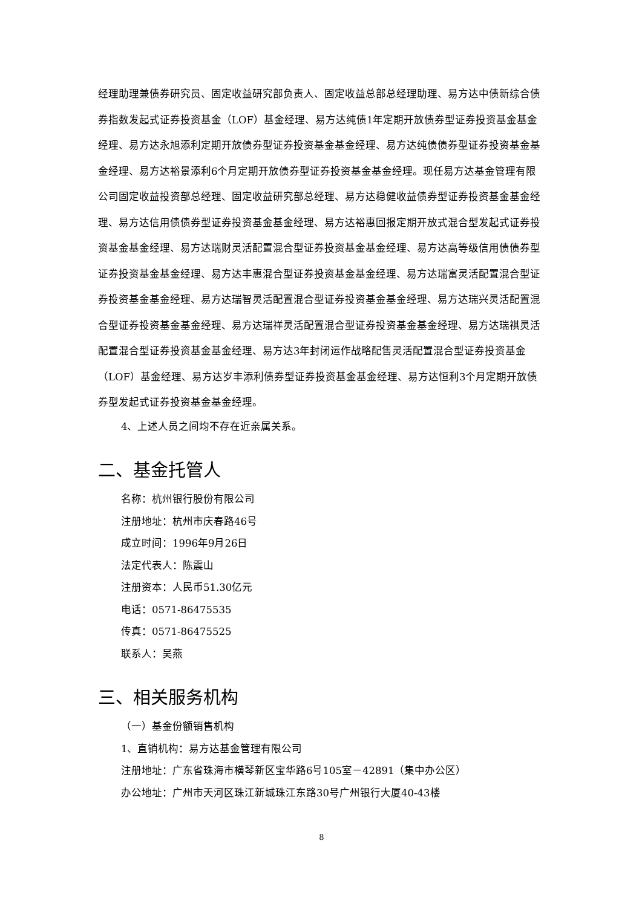经理助理兼债券研究员、固定收益研究部负责人、固定收益总部总经理助理、易方达中债新综合债券指数发起式证券投资基金（LOF）基金经理、易方达纯债1年定期开放债券型证券投资基金基金经理、易方达永旭添利定期开放债券型证券投资基金基金经理、易方达纯债债券型证券投资基金基金经理、易方达裕景添利6个月定期开放债券型证券投资基金基金经理。现任易方达基金管理有限公司固定收益投资部总经理、固定收益研究部总经理、易方达稳健收益债券型证券投资基金基金经理、易方达信用债债券型证券投资基金基金经理、易方达裕惠回报定期开放式混合型发起式证券投资基金基金经理、易方达瑞财灵活配置混合型证券投资基金基金经理、易方达高等级信用债债券型证券投资基金基金经理、易方达丰惠混合型证券投资基金基金经理、易方达瑞富灵活配置混合型证券投资基金基金经理、易方达瑞智灵活配置混合型证券投资基金基金经理、易方达瑞兴灵活配置混合型证券投资基金基金经理、易方达瑞祥灵活配置混合型证券投资基金基金经理、易方达瑞祺灵活配置混合型证券投资基金基金经理、易方达3年封闭运作战略配售灵活配置混合型证券投资基金（LOF）基金经理、易方达岁丰添利债券型证券投资基金基金经理、易方达恒利3个月定期开放债券型发起式证券投资基金基金经理。
4、上述人员之间均不存在近亲属关系。
二、基金托管人
名称：杭州银行股份有限公司
注册地址：杭州市庆春路46号
成立时间：1996年9月26日
法定代表人：陈震山
注册资本：人民币51.30亿元
电话：0571-86475535
传真：0571-86475525
联系人：吴燕
三、相关服务机构
（一）基金份额销售机构
1、直销机构：易方达基金管理有限公司
注册地址：广东省珠海市横琴新区宝华路6号105室－42891（集中办公区）
办公地址：广州市天河区珠江新城珠江东路30号广州银行大厦40-43楼
8